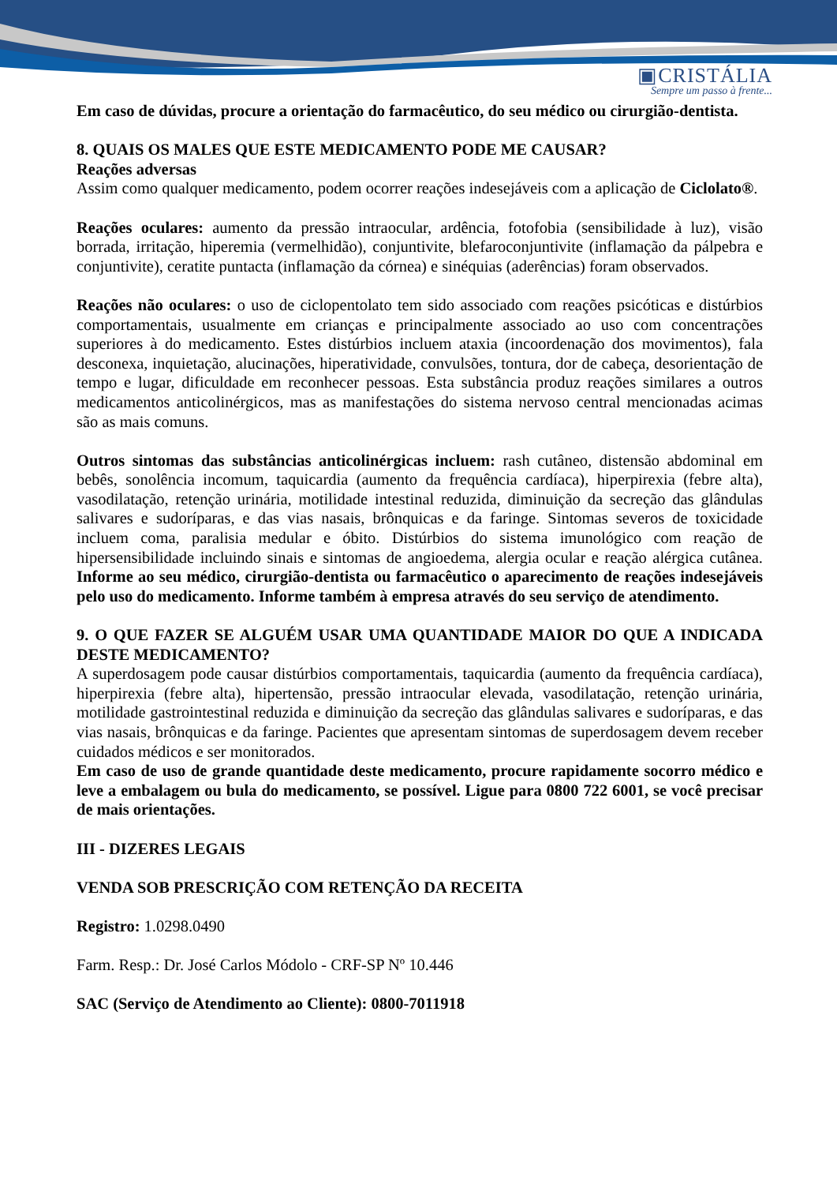▣CRISTÁLIA
Sempre um passo à frente...
Em caso de dúvidas, procure a orientação do farmacêutico, do seu médico ou cirurgião-dentista.
8. QUAIS OS MALES QUE ESTE MEDICAMENTO PODE ME CAUSAR?
Reações adversas
Assim como qualquer medicamento, podem ocorrer reações indesejáveis com a aplicação de Ciclolato®.
Reações oculares: aumento da pressão intraocular, ardência, fotofobia (sensibilidade à luz), visão borrada, irritação, hiperemia (vermelhidão), conjuntivite, blefaroconjuntivite (inflamação da pálpebra e conjuntivite), ceratite puntacta (inflamação da córnea) e sinéquias (aderências) foram observados.
Reações não oculares: o uso de ciclopentolato tem sido associado com reações psicóticas e distúrbios comportamentais, usualmente em crianças e principalmente associado ao uso com concentrações superiores à do medicamento. Estes distúrbios incluem ataxia (incoordenação dos movimentos), fala desconexa, inquietação, alucinações, hiperatividade, convulsões, tontura, dor de cabeça, desorientação de tempo e lugar, dificuldade em reconhecer pessoas. Esta substância produz reações similares a outros medicamentos anticolinérgicos, mas as manifestações do sistema nervoso central mencionadas acimas são as mais comuns.
Outros sintomas das substâncias anticolinérgicas incluem: rash cutâneo, distensão abdominal em bebês, sonolência incomum, taquicardia (aumento da frequência cardíaca), hiperpirexia (febre alta), vasodilatação, retenção urinária, motilidade intestinal reduzida, diminuição da secreção das glândulas salivares e sudoríparas, e das vias nasais, brônquicas e da faringe. Sintomas severos de toxicidade incluem coma, paralisia medular e óbito. Distúrbios do sistema imunológico com reação de hipersensibilidade incluindo sinais e sintomas de angioedema, alergia ocular e reação alérgica cutânea. Informe ao seu médico, cirurgião-dentista ou farmacêutico o aparecimento de reações indesejáveis pelo uso do medicamento. Informe também à empresa através do seu serviço de atendimento.
9. O QUE FAZER SE ALGUÉM USAR UMA QUANTIDADE MAIOR DO QUE A INDICADA DESTE MEDICAMENTO?
A superdosagem pode causar distúrbios comportamentais, taquicardia (aumento da frequência cardíaca), hiperpirexia (febre alta), hipertensão, pressão intraocular elevada, vasodilatação, retenção urinária, motilidade gastrointestinal reduzida e diminuição da secreção das glândulas salivares e sudoríparas, e das vias nasais, brônquicas e da faringe. Pacientes que apresentam sintomas de superdosagem devem receber cuidados médicos e ser monitorados.
Em caso de uso de grande quantidade deste medicamento, procure rapidamente socorro médico e leve a embalagem ou bula do medicamento, se possível. Ligue para 0800 722 6001, se você precisar de mais orientações.
III - DIZERES LEGAIS
VENDA SOB PRESCRIÇÃO COM RETENÇÃO DA RECEITA
Registro: 1.0298.0490
Farm. Resp.: Dr. José Carlos Módolo - CRF-SP Nº 10.446
SAC (Serviço de Atendimento ao Cliente): 0800-7011918